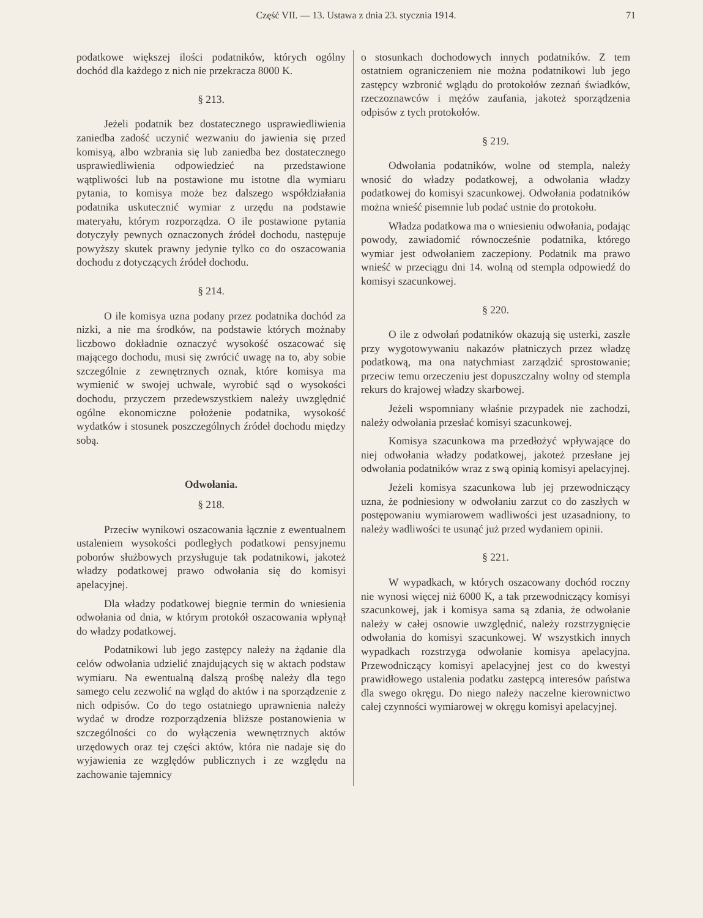Część VII. — 13. Ustawa z dnia 23. stycznia 1914. 71
podatkowe większej ilości podatników, których ogólny dochód dla każdego z nich nie przekracza 8000 K.
§ 213.
Jeżeli podatnik bez dostatecznego usprawiedliwienia zaniedba zadość uczynić wezwaniu do jawienia się przed komisyą, albo wzbrania się lub zaniedba bez dostatecznego usprawiedliwienia odpowiedzieć na przedstawione wątpliwości lub na postawione mu istotne dla wymiaru pytania, to komisya może bez dalszego współdziałania podatnika uskutecznić wymiar z urzędu na podstawie materyału, którym rozporządza. O ile postawione pytania dotyczyły pewnych oznaczonych źródeł dochodu, następuje powyższy skutek prawny jedynie tylko co do oszacowania dochodu z dotyczących źródeł dochodu.
§ 214.
O ile komisya uzna podany przez podatnika dochód za nizki, a nie ma środków, na podstawie których możnaby liczbowo dokładnie oznaczyć wysokość oszacować się mającego dochodu, musi się zwrócić uwagę na to, aby sobie szczególnie z zewnętrznych oznak, które komisya ma wymienić w swojej uchwale, wyrobić sąd o wysokości dochodu, przyczem przedewszystkiem należy uwzględnić ogólne ekonomiczne położenie podatnika, wysokość wydatków i stosunek poszczególnych źródeł dochodu między sobą.
Odwołania.
§ 218.
Przeciw wynikowi oszacowania łącznie z ewentualnem ustaleniem wysokości podległych podatkowi pensyjnemu poborów służbowych przysługuje tak podatnikowi, jakoteż władzy podatkowej prawo odwołania się do komisyi apelacyjnej.
Dla władzy podatkowej biegnie termin do wniesienia odwołania od dnia, w którym protokół oszacowania wpłynął do władzy podatkowej.
Podatnikowi lub jego zastępcy należy na żądanie dla celów odwołania udzielić znajdujących się w aktach podstaw wymiaru. Na ewentualną dalszą prośbę należy dla tego samego celu zezwolić na wgląd do aktów i na sporządzenie z nich odpisów. Co do tego ostatniego uprawnienia należy wydać w drodze rozporządzenia bliższe postanowienia w szczególności co do wyłączenia wewnętrznych aktów urzędowych oraz tej części aktów, która nie nadaje się do wyjawienia ze względów publicznych i ze względu na zachowanie tajemnicy
o stosunkach dochodowych innych podatników. Z tem ostatniem ograniczeniem nie można podatnikowi lub jego zastępcy wzbronić wglądu do protokołów zeznań świadków, rzeczoznawców i mężów zaufania, jakoteż sporządzenia odpisów z tych protokołów.
§ 219.
Odwołania podatników, wolne od stempla, należy wnosić do władzy podatkowej, a odwołania władzy podatkowej do komisyi szacunkowej. Odwołania podatników można wnieść pisemnie lub podać ustnie do protokołu.
Władza podatkowa ma o wniesieniu odwołania, podając powody, zawiadomić równocześnie podatnika, którego wymiar jest odwołaniem zaczepiony. Podatnik ma prawo wnieść w przeciągu dni 14. wolną od stempla odpowiedź do komisyi szacunkowej.
§ 220.
O ile z odwołań podatników okazują się usterki, zaszłe przy wygotowywaniu nakazów płatniczych przez władzę podatkową, ma ona natychmiast zarządzić sprostowanie; przeciw temu orzeczeniu jest dopuszczalny wolny od stempla rekurs do krajowej władzy skarbowej.
Jeżeli wspomniany właśnie przypadek nie zachodzi, należy odwołania przesłać komisyi szacunkowej.
Komisya szacunkowa ma przedłożyć wpływające do niej odwołania władzy podatkowej, jakoteż przesłane jej odwołania podatników wraz z swą opinią komisyi apelacyjnej.
Jeżeli komisya szacunkowa lub jej przewodniczący uzna, że podniesiony w odwołaniu zarzut co do zaszłych w postępowaniu wymiarowem wadliwości jest uzasadniony, to należy wadliwości te usunąć już przed wydaniem opinii.
§ 221.
W wypadkach, w których oszacowany dochód roczny nie wynosi więcej niż 6000 K, a tak przewodniczący komisyi szacunkowej, jak i komisya sama są zdania, że odwołanie należy w całej osnowie uwzględnić, należy rozstrzygnięcie odwołania do komisyi szacunkowej. W wszystkich innych wypadkach rozstrzyga odwołanie komisya apelacyjna. Przewodniczący komisyi apelacyjnej jest co do kwestyi prawidłowego ustalenia podatku zastępcą interesów państwa dla swego okręgu. Do niego należy naczelne kierownictwo całej czynności wymiarowej w okręgu komisyi apelacyjnej.